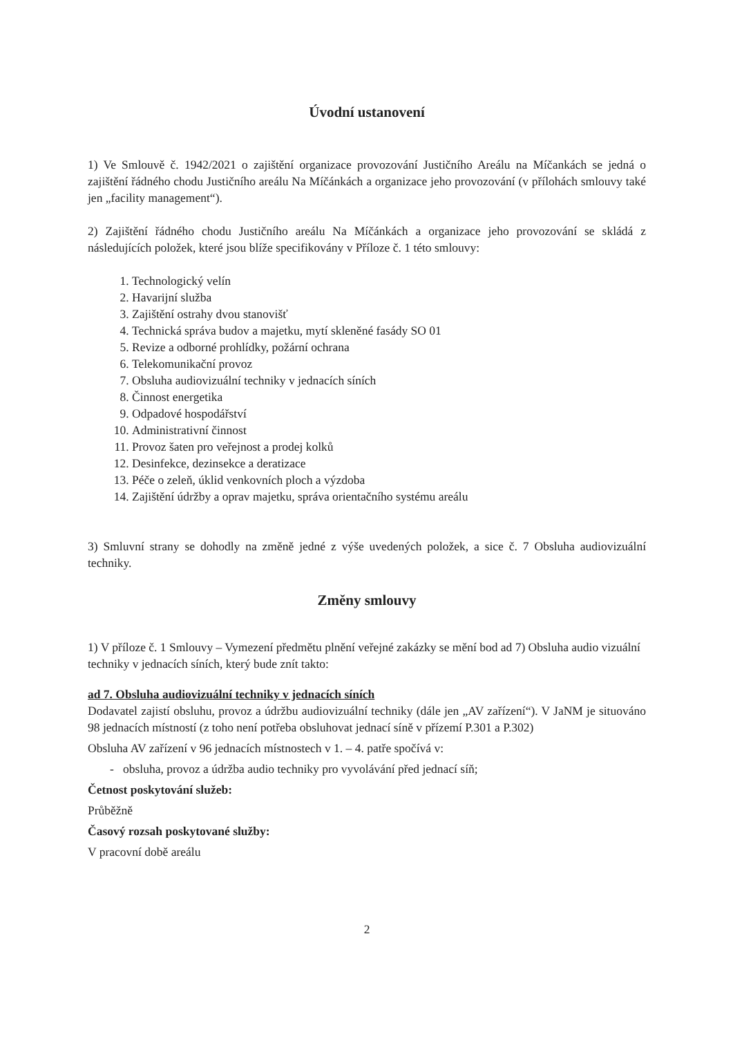Úvodní ustanovení
1) Ve Smlouvě č. 1942/2021 o zajištění organizace provozování Justičního Areálu na Míčankách se jedná o zajištění řádného chodu Justičního areálu Na Míčánkách a organizace jeho provozování (v přílohách smlouvy také jen „facility management“).
2) Zajištění řádného chodu Justičního areálu Na Míčánkách a organizace jeho provozování se skládá z následujících položek, které jsou blíže specifikovány v Příloze č. 1 této smlouvy:
1. Technologický velín
2. Havarijní služba
3. Zajištění ostrahy dvou stanovišť
4. Technická správa budov a majetku, mytí skleněné fasády SO 01
5. Revize a odborné prohlídky, požární ochrana
6. Telekomunikační provoz
7. Obsluha audiovizuální techniky v jednacích síních
8. Činnost energetika
9. Odpadové hospodářství
10. Administrativní činnost
11. Provoz šaten pro veřejnost a prodej kolků
12. Desinfekce, dezinsekce a deratizace
13. Péče o zeleň, úklid venkovních ploch a výzdoba
14. Zajištění údržby a oprav majetku, správa orientačního systému areálu
3) Smluvní strany se dohodly na změně jedné z výše uvedených položek, a sice č. 7 Obsluha audiovizuální techniky.
Změny smlouvy
1) V příloze č. 1 Smlouvy – Vymezení předmětu plnění veřejné zakázky se mění bod ad 7) Obsluha audio vizuální techniky v jednacích síních, který bude znít takto:
ad 7. Obsluha audiovizuální techniky v jednacích síních
Dodavatel zajistí obsluhu, provoz a údržbu audiovizuální techniky (dále jen „AV zařízení“). V JaNM je situováno 98 jednacích místností (z toho není potřeba obsluhovat jednací síně v přízemí P.301 a P.302)
Obsluha AV zařízení v 96 jednacích místnostech v 1. – 4. patře spočívá v:
- obsluha, provoz a údržba audio techniky pro vyvolávání před jednací síň;
Četnost poskytování služeb:
Průběžně
Časový rozsah poskytované služby:
V pracovní době areálu
2